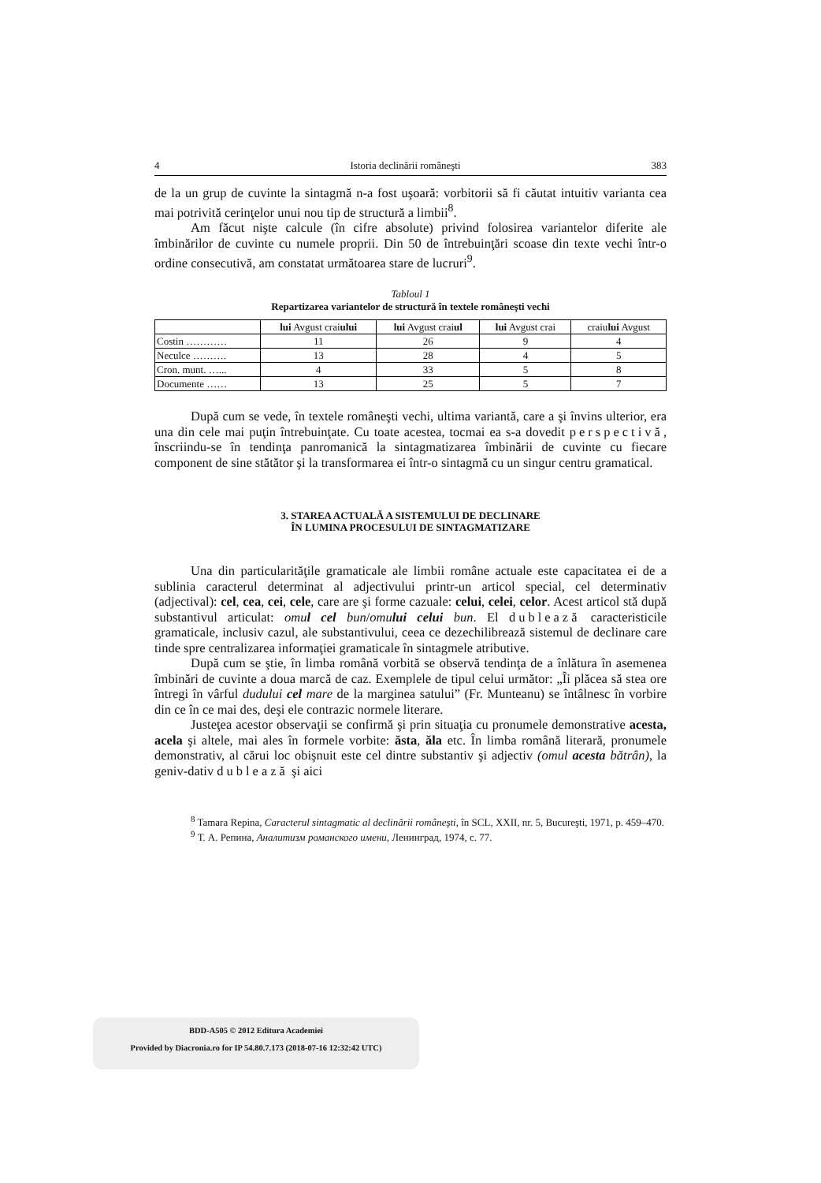4 Istoria declinării româneşti 383
de la un grup de cuvinte la sintagmă n-a fost uşoară: vorbitorii să fi căutat intuitiv varianta cea mai potrivită cerinţelor unui nou tip de structură a limbii<sup>8</sup>.
Am făcut nişte calcule (în cifre absolute) privind folosirea variantelor diferite ale îmbinărilor de cuvinte cu numele proprii. Din 50 de întrebuinţări scoase din texte vechi într-o ordine consecutivă, am constatat următoarea stare de lucruri<sup>9</sup>.
Tabloul 1
Repartizarea variantelor de structură în textele româneşti vechi
| | lui Avgust crai ului | lui Avgust crai ul | lui Avgust crai | craiu lui Avgust |
| --- | --- | --- | --- | --- |
| Costin ………… | 11 | 26 | 9 | 4 |
| Neculce ………. | 13 | 28 | 4 | 5 |
| Cron. munt. …... | 4 | 33 | 5 | 8 |
| Documente …… | 13 | 25 | 5 | 7 |
După cum se vede, în textele româneşti vechi, ultima variantă, care a şi învins ulterior, era una din cele mai puţin întrebuinţate. Cu toate acestea, tocmai ea s-a dovedit perspectivă, înscriindu-se în tendinţa panromanică la sintagmatizarea îmbinării de cuvinte cu fiecare component de sine stătător şi la transformarea ei într-o sintagmă cu un singur centru gramatical.
3. STAREA ACTUALĂ A SISTEMULUI DE DECLINARE
ÎN LUMINA PROCESULUI DE SINTAGMATIZARE
Una din particularităţile gramaticale ale limbii române actuale este capacitatea ei de a sublinia caracterul determinat al adjectivului printr-un articol special, cel determinativ (adjectival): cel, cea, cei, cele, care are şi forme cazuale: celui, celei, celor. Acest articol stă după substantivul articulat: omul cel bun/omului celui bun. El dublează caracteristicile gramaticale, inclusiv cazul, ale substantivului, ceea ce dezechilibrează sistemul de declinare care tinde spre centralizarea informaţiei gramaticale în sintagmele atributive.
După cum se ştie, în limba română vorbită se observă tendinţa de a înlătura în asemenea îmbinări de cuvinte a doua marcă de caz. Exemplele de tipul celui următor: „Îi plăcea să stea ore întregi în vârful dudului cel mare de la marginea satului” (Fr. Munteanu) se întâlnesc în vorbire din ce în ce mai des, deşi ele contrazic normele literare.
Justeţea acestor observaţii se confirmă şi prin situaţia cu pronumele demonstrative acesta, acela şi altele, mai ales în formele vorbite: ăsta, ăla etc. În limba română literară, pronumele demonstrativ, al cărui loc obişnuit este cel dintre substantiv şi adjectiv (omul acesta bătrân), la geniv-dativ dublează şi aici
<sup>8</sup> Tamara Repina, Caracterul sintagmatic al declinării româneşti, în SCL, XXII, nr. 5, Bucureşti, 1971, p. 459–470.
<sup>9</sup> Т. А. Репина, Аналитизм романского имени, Ленинград, 1974, с. 77.
BDD-A505 © 2012 Editura Academiei
Provided by Diacronia.ro for IP 54.80.7.173 (2018-07-16 12:32:42 UTC)